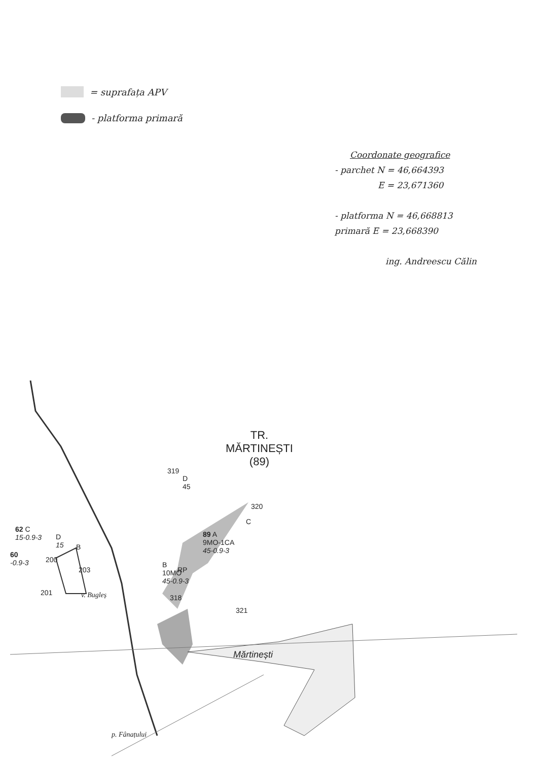= suprafața APV
- platforma primară
Coordonate geografice
- parchet N = 46,664393
E = 23,671360
- platforma N = 46,668813
primară E = 23,668390
ing. Andreescu Călin
TR.
MĂRTINEȘTI
(89)
319
D
45
320
C
89 A
9MO-1CA
45-0.9-3
B
10MO
45-0.9-3
RP
318
321
62 C
15-0.9-3
60
-0.9-3
D
15
B
200
203
201 v. Bugleș
Mărtinești
p. Fânațului